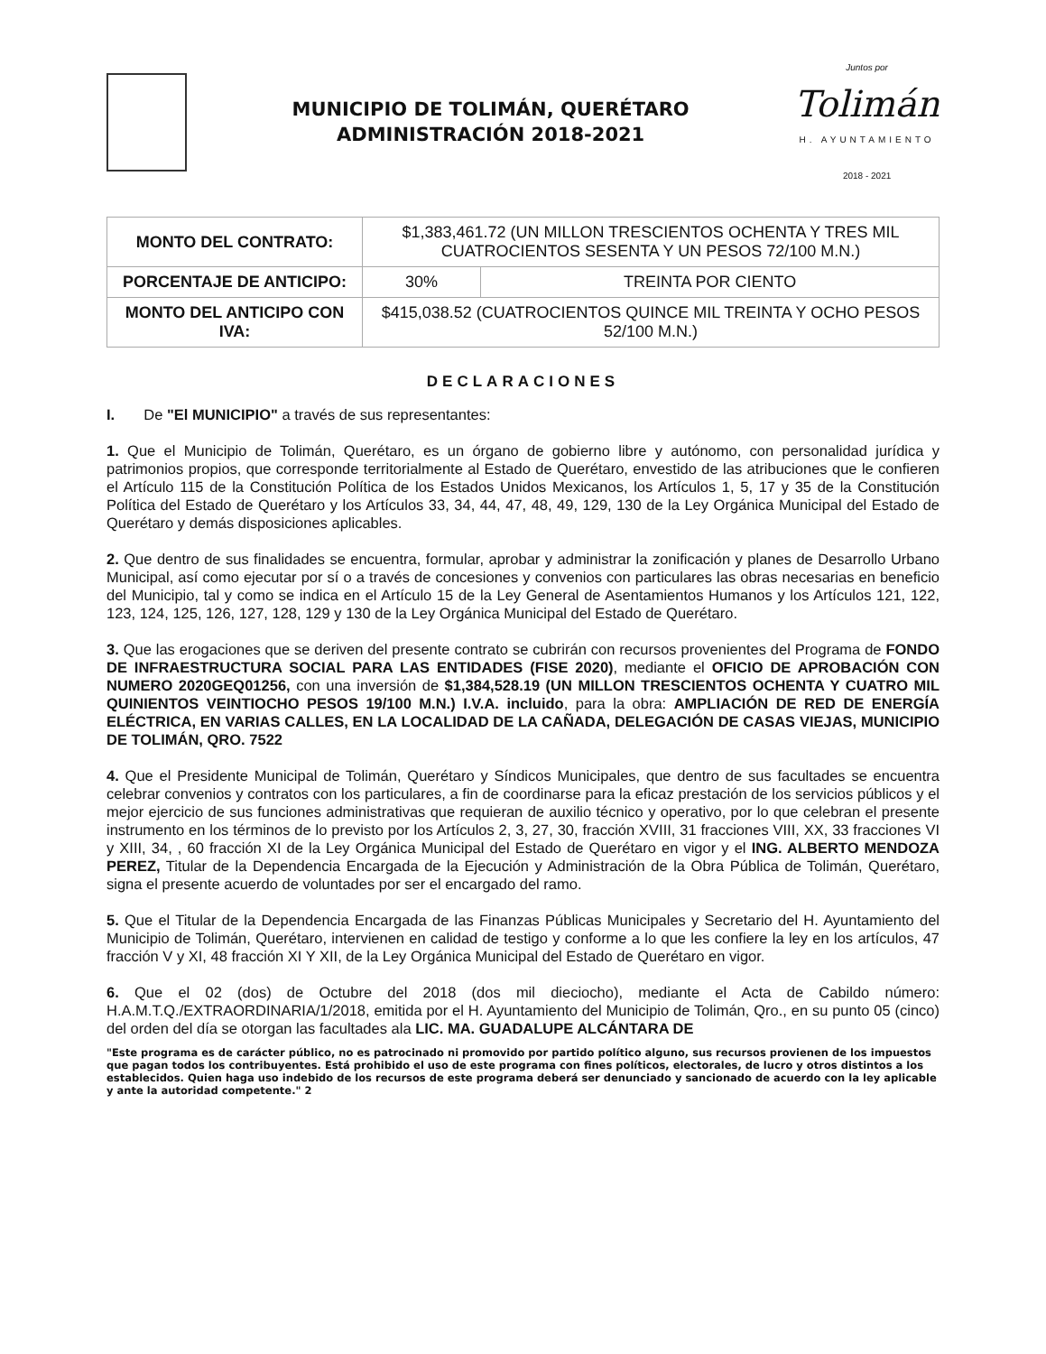MUNICIPIO DE TOLIMÁN, QUERÉTARO
ADMINISTRACIÓN 2018-2021
Juntos por
Tolimán
H. AYUNTAMIENTO
2018 - 2021
| MONTO DEL CONTRATO: | $1,383,461.72 (UN MILLON TRESCIENTOS OCHENTA Y TRES MIL CUATROCIENTOS SESENTA Y UN PESOS 72/100 M.N.) | |
| PORCENTAJE DE ANTICIPO: | 30% | TREINTA POR CIENTO |
| MONTO DEL ANTICIPO CON IVA: | $415,038.52 (CUATROCIENTOS QUINCE MIL TREINTA Y OCHO PESOS 52/100 M.N.) | |
DECLARACIONES
I. De "El MUNICIPIO" a través de sus representantes:
1. Que el Municipio de Tolimán, Querétaro, es un órgano de gobierno libre y autónomo, con personalidad jurídica y patrimonios propios, que corresponde territorialmente al Estado de Querétaro, envestido de las atribuciones que le confieren el Artículo 115 de la Constitución Política de los Estados Unidos Mexicanos, los Artículos 1, 5, 17 y 35 de la Constitución Política del Estado de Querétaro y los Artículos 33, 34, 44, 47, 48, 49, 129, 130 de la Ley Orgánica Municipal del Estado de Querétaro y demás disposiciones aplicables.
2. Que dentro de sus finalidades se encuentra, formular, aprobar y administrar la zonificación y planes de Desarrollo Urbano Municipal, así como ejecutar por sí o a través de concesiones y convenios con particulares las obras necesarias en beneficio del Municipio, tal y como se indica en el Artículo 15 de la Ley General de Asentamientos Humanos y los Artículos 121, 122, 123, 124, 125, 126, 127, 128, 129 y 130 de la Ley Orgánica Municipal del Estado de Querétaro.
3. Que las erogaciones que se deriven del presente contrato se cubrirán con recursos provenientes del Programa de FONDO DE INFRAESTRUCTURA SOCIAL PARA LAS ENTIDADES (FISE 2020), mediante el OFICIO DE APROBACIÓN CON NUMERO 2020GEQ01256, con una inversión de $1,384,528.19 (UN MILLON TRESCIENTOS OCHENTA Y CUATRO MIL QUINIENTOS VEINTIOCHO PESOS 19/100 M.N.) I.V.A. incluido, para la obra: AMPLIACIÓN DE RED DE ENERGÍA ELÉCTRICA, EN VARIAS CALLES, EN LA LOCALIDAD DE LA CAÑADA, DELEGACIÓN DE CASAS VIEJAS, MUNICIPIO DE TOLIMÁN, QRO. 7522
4. Que el Presidente Municipal de Tolimán, Querétaro y Síndicos Municipales, que dentro de sus facultades se encuentra celebrar convenios y contratos con los particulares, a fin de coordinarse para la eficaz prestación de los servicios públicos y el mejor ejercicio de sus funciones administrativas que requieran de auxilio técnico y operativo, por lo que celebran el presente instrumento en los términos de lo previsto por los Artículos 2, 3, 27, 30, fracción XVIII, 31 fracciones VIII, XX, 33 fracciones VI y XIII, 34, , 60 fracción XI de la Ley Orgánica Municipal del Estado de Querétaro en vigor y el ING. ALBERTO MENDOZA PEREZ, Titular de la Dependencia Encargada de la Ejecución y Administración de la Obra Pública de Tolimán, Querétaro, signa el presente acuerdo de voluntades por ser el encargado del ramo.
5. Que el Titular de la Dependencia Encargada de las Finanzas Públicas Municipales y Secretario del H. Ayuntamiento del Municipio de Tolimán, Querétaro, intervienen en calidad de testigo y conforme a lo que les confiere la ley en los artículos, 47 fracción V y XI, 48 fracción XI Y XII, de la Ley Orgánica Municipal del Estado de Querétaro en vigor.
6. Que el 02 (dos) de Octubre del 2018 (dos mil dieciocho), mediante el Acta de Cabildo número: H.A.M.T.Q./EXTRAORDINARIA/1/2018, emitida por el H. Ayuntamiento del Municipio de Tolimán, Qro., en su punto 05 (cinco) del orden del día se otorgan las facultades ala LIC. MA. GUADALUPE ALCÁNTARA DE
"Este programa es de carácter público, no es patrocinado ni promovido por partido político alguno, sus recursos provienen de los impuestos que pagan todos los contribuyentes. Está prohibido el uso de este programa con fines políticos, electorales, de lucro y otros distintos a los establecidos. Quien haga uso indebido de los recursos de este programa deberá ser denunciado y sancionado de acuerdo con la ley aplicable y ante la autoridad competente." 2